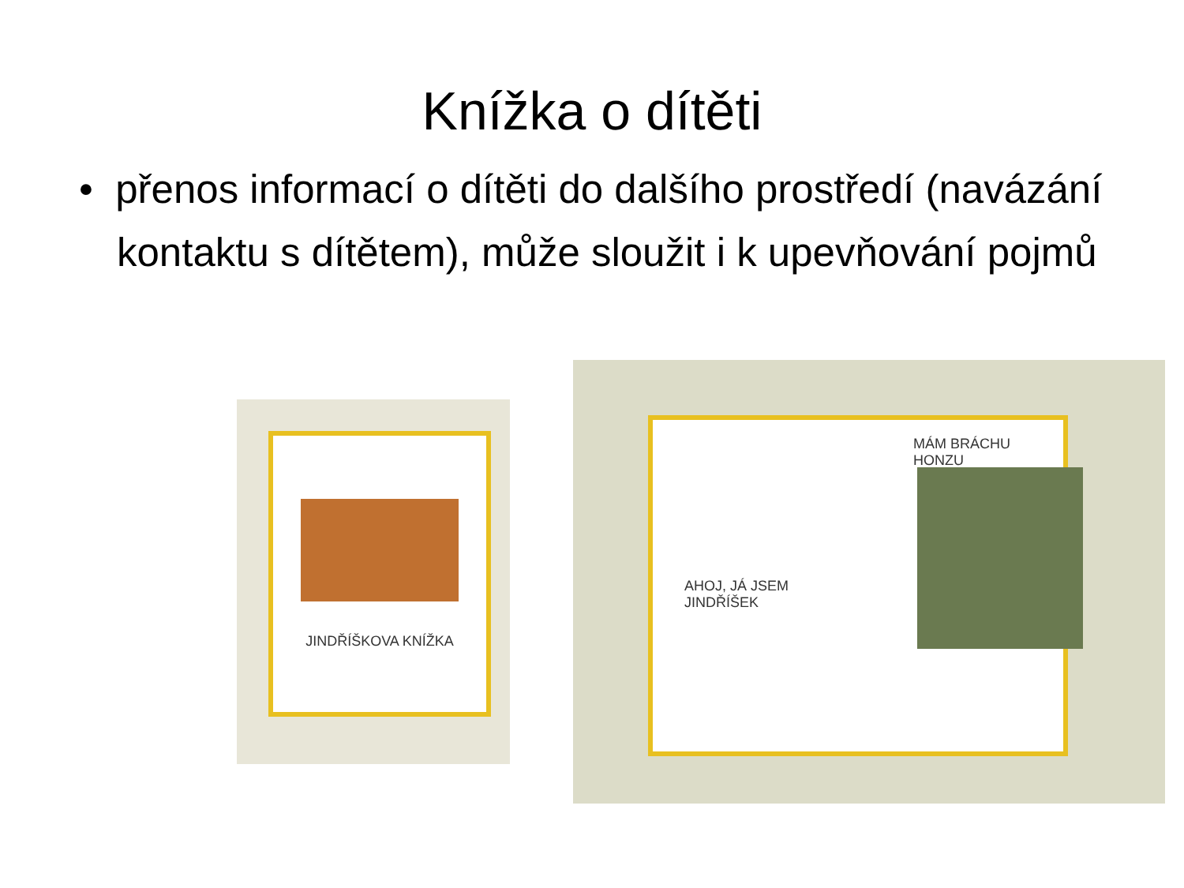Knížka o dítěti
• přenos informací o dítěti do dalšího prostředí (navázání kontaktu s dítětem), může sloužit i k upevňování pojmů
JINDŘÍŠKOVA KNÍŽKA
AHOJ, JÁ JSEM
JINDŘÍŠEK
MÁM BRÁCHU HONZU